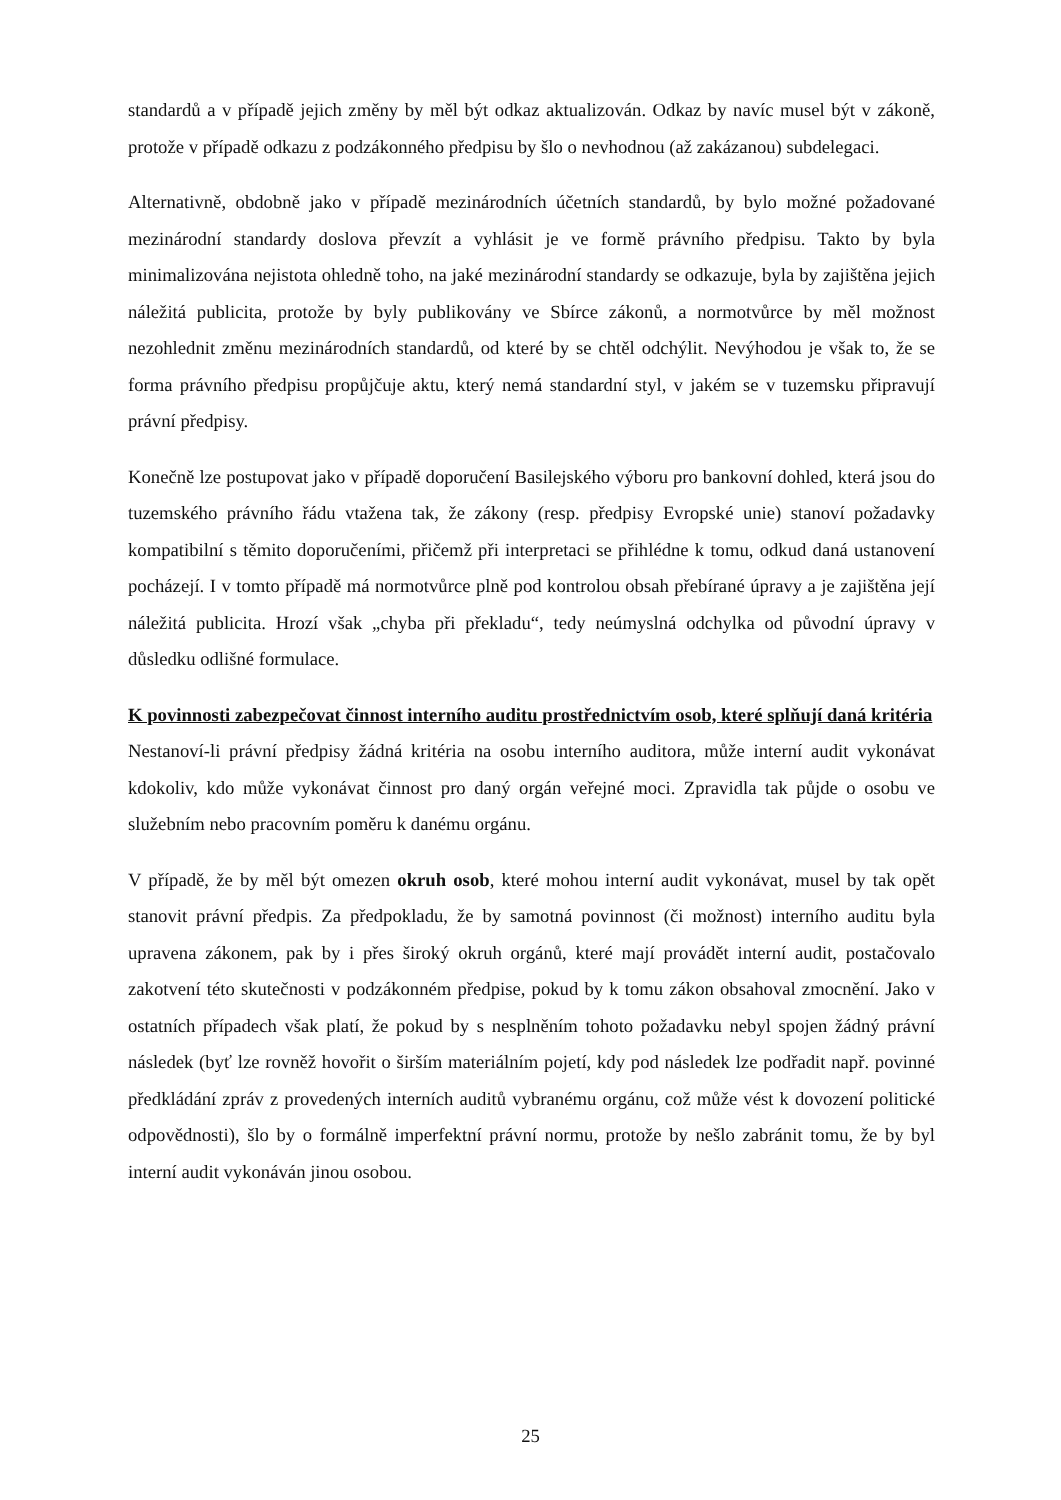standardů a v případě jejich změny by měl být odkaz aktualizován. Odkaz by navíc musel být v zákoně, protože v případě odkazu z podzákonného předpisu by šlo o nevhodnou (až zakázanou) subdelegaci.
Alternativně, obdobně jako v případě mezinárodních účetních standardů, by bylo možné požadované mezinárodní standardy doslova převzít a vyhlásit je ve formě právního předpisu. Takto by byla minimalizována nejistota ohledně toho, na jaké mezinárodní standardy se odkazuje, byla by zajištěna jejich náležitá publicita, protože by byly publikovány ve Sbírce zákonů, a normotvůrce by měl možnost nezohlednit změnu mezinárodních standardů, od které by se chtěl odchýlit. Nevýhodou je však to, že se forma právního předpisu propůjčuje aktu, který nemá standardní styl, v jakém se v tuzemsku připravují právní předpisy.
Konečně lze postupovat jako v případě doporučení Basilejského výboru pro bankovní dohled, která jsou do tuzemského právního řádu vtažena tak, že zákony (resp. předpisy Evropské unie) stanoví požadavky kompatibilní s těmito doporučeními, přičemž při interpretaci se přihlédne k tomu, odkud daná ustanovení pocházejí. I v tomto případě má normotvůrce plně pod kontrolou obsah přebírané úpravy a je zajištěna její náležitá publicita. Hrozí však „chyba při překladu“, tedy neúmyslná odchylka od původní úpravy v důsledku odlišné formulace.
K povinnosti zabezpečovat činnost interního auditu prostřednictvím osob, které splňují daná kritéria
Nestanoví-li právní předpisy žádná kritéria na osobu interního auditora, může interní audit vykonávat kdokoliv, kdo může vykonávat činnost pro daný orgán veřejné moci. Zpravidla tak půjde o osobu ve služebním nebo pracovním poměru k danému orgánu.
V případě, že by měl být omezen okruh osob, které mohou interní audit vykonávat, musel by tak opět stanovit právní předpis. Za předpokladu, že by samotná povinnost (či možnost) interního auditu byla upravena zákonem, pak by i přes široký okruh orgánů, které mají provádět interní audit, postačovalo zakotvení této skutečnosti v podzákonném předpise, pokud by k tomu zákon obsahoval zmocnění. Jako v ostatních případech však platí, že pokud by s nesplněním tohoto požadavku nebyl spojen žádný právní následek (byť lze rovněž hovořit o širším materiálním pojetí, kdy pod následek lze podřadit např. povinné předkládání zpráv z provedených interních auditů vybranému orgánu, což může vést k dovození politické odpovědnosti), šlo by o formálně imperfektní právní normu, protože by nešlo zabránit tomu, že by byl interní audit vykonáván jinou osobou.
25